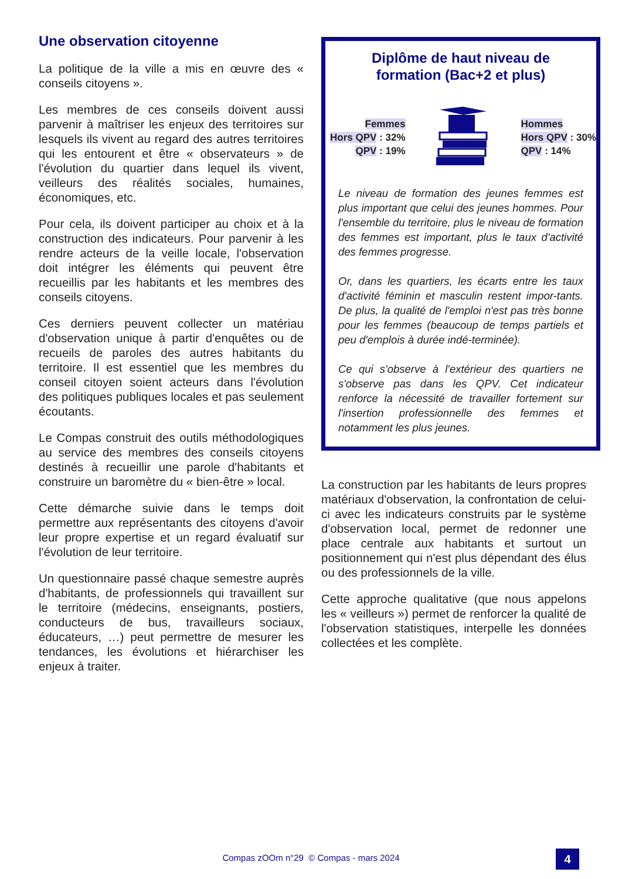Une observation citoyenne
La politique de la ville a mis en œuvre des « conseils citoyens ».
Les membres de ces conseils doivent aussi parvenir à maîtriser les enjeux des territoires sur lesquels ils vivent au regard des autres territoires qui les entourent et être « observateurs » de l'évolution du quartier dans lequel ils vivent, veilleurs des réalités sociales, humaines, économiques, etc.
Pour cela, ils doivent participer au choix et à la construction des indicateurs. Pour parvenir à les rendre acteurs de la veille locale, l'observation doit intégrer les éléments qui peuvent être recueillis par les habitants et les membres des conseils citoyens.
Ces derniers peuvent collecter un matériau d'observation unique à partir d'enquêtes ou de recueils de paroles des autres habitants du territoire. Il est essentiel que les membres du conseil citoyen soient acteurs dans l'évolution des politiques publiques locales et pas seulement écoutants.
Le Compas construit des outils méthodologiques au service des membres des conseils citoyens destinés à recueillir une parole d'habitants et construire un baromètre du « bien-être » local.
Cette démarche suivie dans le temps doit permettre aux représentants des citoyens d'avoir leur propre expertise et un regard évaluatif sur l'évolution de leur territoire.
Un questionnaire passé chaque semestre auprès d'habitants, de professionnels qui travaillent sur le territoire (médecins, enseignants, postiers, conducteurs de bus, travailleurs sociaux, éducateurs, …) peut permettre de mesurer les tendances, les évolutions et hiérarchiser les enjeux à traiter.
Diplôme de haut niveau de formation (Bac+2 et plus)
Femmes
Hors QPV : 32%
QPV : 19%
Hommes
Hors QPV : 30%
QPV : 14%
Le niveau de formation des jeunes femmes est plus important que celui des jeunes hommes. Pour l'ensemble du territoire, plus le niveau de formation des femmes est important, plus le taux d'activité des femmes progresse.
Or, dans les quartiers, les écarts entre les taux d'activité féminin et masculin restent impor-tants. De plus, la qualité de l'emploi n'est pas très bonne pour les femmes (beaucoup de temps partiels et peu d'emplois à durée indé-terminée).
Ce qui s'observe à l'extérieur des quartiers ne s'observe pas dans les QPV. Cet indicateur renforce la nécessité de travailler fortement sur l'insertion professionnelle des femmes et notamment les plus jeunes.
La construction par les habitants de leurs propres matériaux d'observation, la confrontation de celui-ci avec les indicateurs construits par le système d'observation local, permet de redonner une place centrale aux habitants et surtout un positionnement qui n'est plus dépendant des élus ou des professionnels de la ville.
Cette approche qualitative (que nous appelons les « veilleurs ») permet de renforcer la qualité de l'observation statistiques, interpelle les données collectées et les complète.
Compas zOOm n°29 © Compas - mars 2024 4